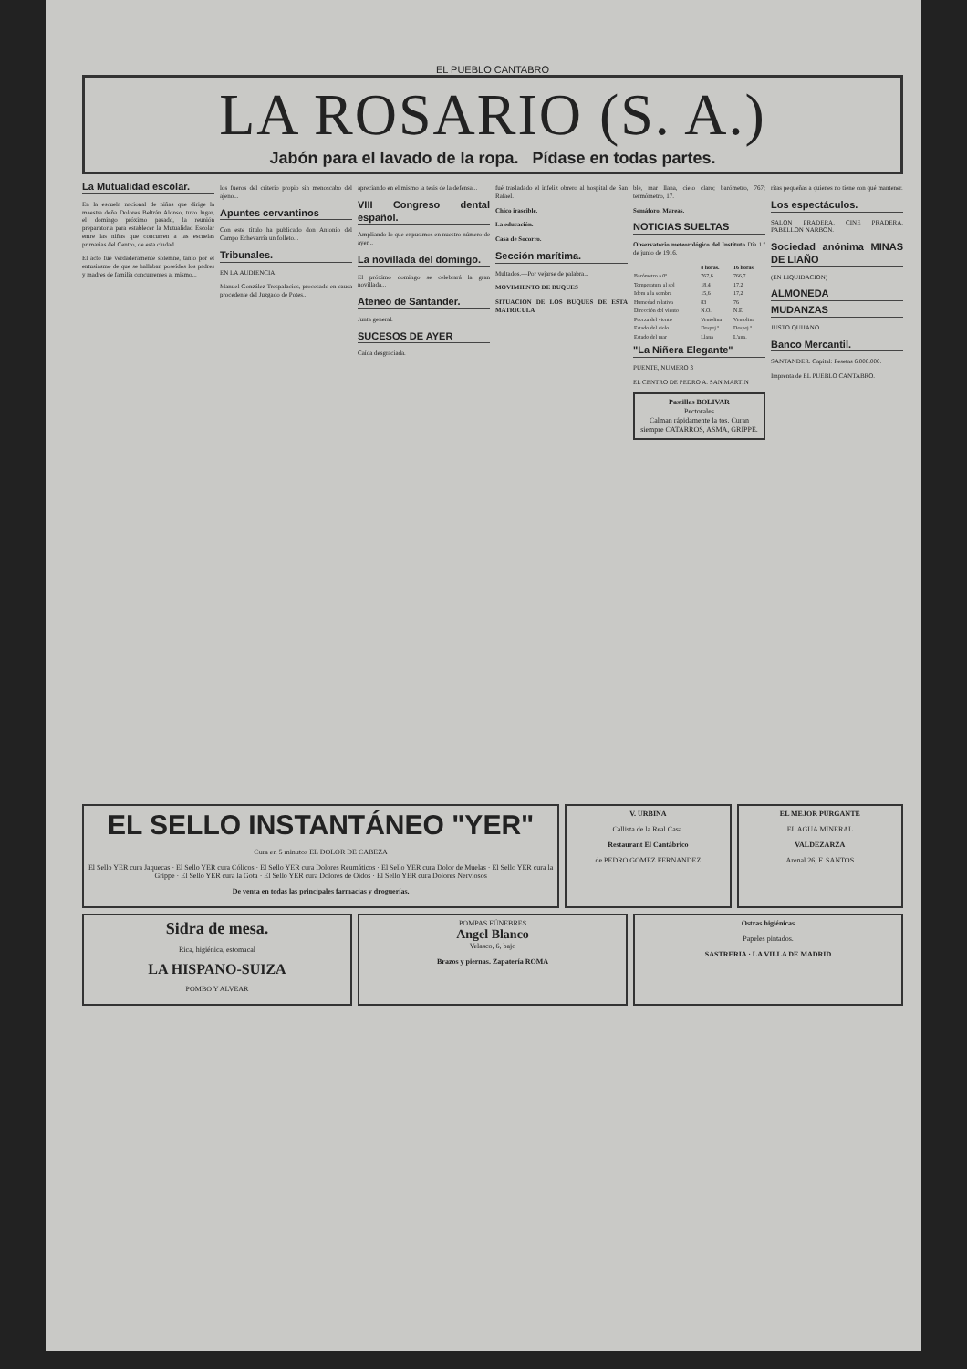EL PUEBLO CANTABRO
LA ROSARIO (S. A.)
Jabón para el lavado de la ropa. Pídase en todas partes.
La Mutualidad escolar.
En la escuela nacional de niñas que dirige la maestra doña Dolores Beltrán Alonso, tuvo lugar, el domingo próximo pasado, la reunión preparatoria para establecer la Mutualidad Escolar entre las niñas que concurren a las escuelas primarias del Centro, de esta ciudad.
El acto fué verdaderamente solemne, tanto por el entusiasmo de que se hallaban poseídos los padres y madres de familia concurrentes al mismo...
los fueros del criterio propio sin menoscabo del ajeno...
Apuntes cervantinos
Con este título ha publicado don Antonio del Campo Echevarría un folleto...
Tribunales.
EN LA AUDIENCIA
Manuel González Trespalacios, procesado en causa procedente del Juzgado de Potes...
apreciando en el mismo la tesis de la defensa...
VIII Congreso dental español.
Ampliando lo que expusimos en nuestro número de ayer...
La novillada del domingo.
El próximo domingo se celebrará la gran novillada...
Ateneo de Santander.
Junta general.
SUCESOS DE AYER
Caída desgraciada.
fué trasladado el infeliz obrero al hospital de San Rafael.
Chico irascible.
La educación.
Casa de Socorro.
Sección marítima.
Multados.—Por vejarse de palabra...
MOVIMIENTO DE BUQUES
SITUACION DE LOS BUQUES DE ESTA MATRICULA
ble, mar llana, cielo claro; barómetro, 767; termómetro, 17.
Semáforo. Mareas.
NOTICIAS SUELTAS
Observatorio meteorológico del Instituto Día 1.º de junio de 1916.
| | 8 horas. | 16 horas |
| --- | --- | --- |
| Barómetro a 0º | 767,6 | 766,7 |
| Temperatura al sol | 18,4 | 17,2 |
| Idem a la sombra | 15,6 | 17,2 |
| Humedad relativa | 83 | 76 |
| Dirección del viento | N.O. | N.E. |
| Fuerza del viento | Ventolina | Ventolina |
| Estado del cielo | Despej.º | Despej.º |
| Estado del mar | Llana | L'ana. |
"La Niñera Elegante"
PUENTE, NUMERO 3
EL CENTRO DE PEDRO A. SAN MARTIN
Pastillas BOLIVAR
Pectorales
Calman rápidamente la tos. Curan siempre CATARROS, ASMA, GRIPPE.
ritas pequeñas a quienes no tiene con qué mantener.
Los espectáculos.
SALON PRADERA. CINE PRADERA. PABELLON NARBON.
Sociedad anónima MINAS DE LIAÑO
(EN LIQUIDACION)
ALMONEDA
MUDANZAS
JUSTO QUIJANO
Banco Mercantil.
SANTANDER. Capital: Pesetas 6.000.000.
Imprenta de EL PUEBLO CANTABRO.
EL SELLO INSTANTÁNEO "YER"
Cura en 5 minutos EL DOLOR DE CABEZA
El Sello YER cura Jaquecas · El Sello YER cura Cólicos · El Sello YER cura Dolores Reumáticos · El Sello YER cura Dolor de Muelas · El Sello YER cura la Grippe · El Sello YER cura la Gota · El Sello YER cura Dolores de Oídos · El Sello YER cura Dolores Nerviosos
De venta en todas las principales farmacias y droguerías.
V. URBINA
Callista de la Real Casa.
Restaurant El Cantábrico
de PEDRO GOMEZ FERNANDEZ
EL MEJOR PURGANTE
EL AGUA MINERAL
VALDEZARZA
Arenal 26, F. SANTOS
Sidra de mesa.
Rica, higiénica, estomacal
LA HISPANO-SUIZA
POMBO Y ALVEAR
POMPAS FÚNEBRES
Angel Blanco
Velasco, 6, bajo
Brazos y piernas. Zapatería ROMA
Ostras higiénicas
Papeles pintados.
SASTRERIA · LA VILLA DE MADRID